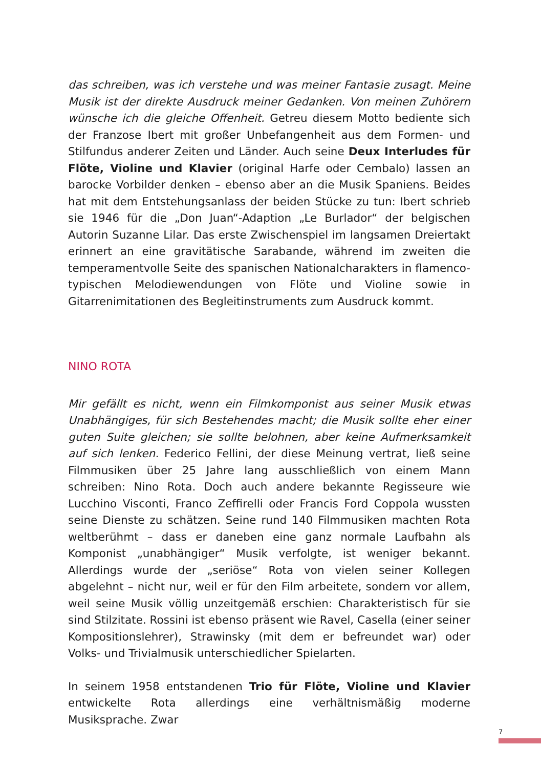das schreiben, was ich verstehe und was meiner Fantasie zusagt. Meine Musik ist der direkte Ausdruck meiner Gedanken. Von meinen Zuhörern wünsche ich die gleiche Offenheit. Getreu diesem Motto bediente sich der Franzose Ibert mit großer Unbefangenheit aus dem Formen- und Stilfundus anderer Zeiten und Länder. Auch seine Deux Interludes für Flöte, Violine und Klavier (original Harfe oder Cembalo) lassen an barocke Vorbilder denken – ebenso aber an die Musik Spaniens. Beides hat mit dem Entstehungsanlass der beiden Stücke zu tun: Ibert schrieb sie 1946 für die „Don Juan“-Adaption „Le Burlador“ der belgischen Autorin Suzanne Lilar. Das erste Zwischenspiel im langsamen Dreiertakt erinnert an eine gravitätische Sarabande, während im zweiten die temperamentvolle Seite des spanischen Nationalcharakters in flamenco-typischen Melodiewendungen von Flöte und Violine sowie in Gitarrenimitationen des Begleitinstruments zum Ausdruck kommt.
NINO ROTA
Mir gefällt es nicht, wenn ein Filmkomponist aus seiner Musik etwas Unabhängiges, für sich Bestehendes macht; die Musik sollte eher einer guten Suite gleichen; sie sollte belohnen, aber keine Aufmerksamkeit auf sich lenken. Federico Fellini, der diese Meinung vertrat, ließ seine Filmmusiken über 25 Jahre lang ausschließlich von einem Mann schreiben: Nino Rota. Doch auch andere bekannte Regisseure wie Lucchino Visconti, Franco Zeffirelli oder Francis Ford Coppola wussten seine Dienste zu schätzen. Seine rund 140 Filmmusiken machten Rota weltberühmt – dass er daneben eine ganz normale Laufbahn als Komponist „unabhängiger“ Musik verfolgte, ist weniger bekannt. Allerdings wurde der „seriöse“ Rota von vielen seiner Kollegen abgelehnt – nicht nur, weil er für den Film arbeitete, sondern vor allem, weil seine Musik völlig unzeitgemäß erschien: Charakteristisch für sie sind Stilzitate. Rossini ist ebenso präsent wie Ravel, Casella (einer seiner Kompositionslehrer), Strawinsky (mit dem er befreundet war) oder Volks- und Trivialmusik unterschiedlicher Spielarten.
In seinem 1958 entstandenen Trio für Flöte, Violine und Klavier entwickelte Rota allerdings eine verhältnismäßig moderne Musiksprache. Zwar
7